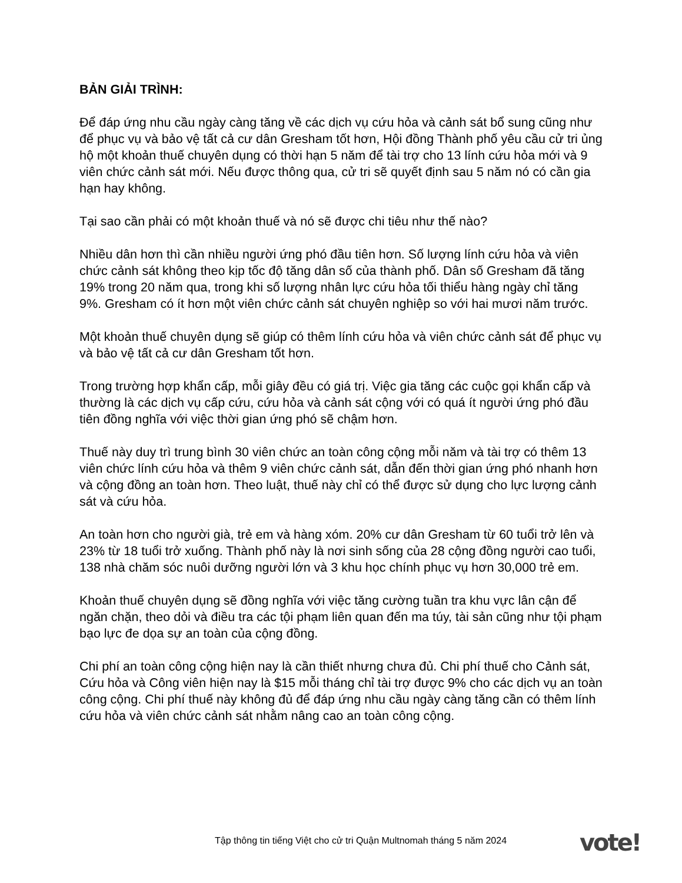BẢN GIẢI TRÌNH:
Để đáp ứng nhu cầu ngày càng tăng về các dịch vụ cứu hỏa và cảnh sát bổ sung cũng như để phục vụ và bảo vệ tất cả cư dân Gresham tốt hơn, Hội đồng Thành phố yêu cầu cử tri ủng hộ một khoản thuế chuyên dụng có thời hạn 5 năm để tài trợ cho 13 lính cứu hỏa mới và 9 viên chức cảnh sát mới. Nếu được thông qua, cử tri sẽ quyết định sau 5 năm nó có cần gia hạn hay không.
Tại sao cần phải có một khoản thuế và nó sẽ được chi tiêu như thế nào?
Nhiều dân hơn thì cần nhiều người ứng phó đầu tiên hơn. Số lượng lính cứu hỏa và viên chức cảnh sát không theo kịp tốc độ tăng dân số của thành phố. Dân số Gresham đã tăng 19% trong 20 năm qua, trong khi số lượng nhân lực cứu hỏa tối thiểu hàng ngày chỉ tăng 9%. Gresham có ít hơn một viên chức cảnh sát chuyên nghiệp so với hai mươi năm trước.
Một khoản thuế chuyên dụng sẽ giúp có thêm lính cứu hỏa và viên chức cảnh sát để phục vụ và bảo vệ tất cả cư dân Gresham tốt hơn.
Trong trường hợp khẩn cấp, mỗi giây đều có giá trị. Việc gia tăng các cuộc gọi khẩn cấp và thường là các dịch vụ cấp cứu, cứu hỏa và cảnh sát cộng với có quá ít người ứng phó đầu tiên đồng nghĩa với việc thời gian ứng phó sẽ chậm hơn.
Thuế này duy trì trung bình 30 viên chức an toàn công cộng mỗi năm và tài trợ có thêm 13 viên chức lính cứu hỏa và thêm 9 viên chức cảnh sát, dẫn đến thời gian ứng phó nhanh hơn và cộng đồng an toàn hơn. Theo luật, thuế này chỉ có thể được sử dụng cho lực lượng cảnh sát và cứu hỏa.
An toàn hơn cho người già, trẻ em và hàng xóm. 20% cư dân Gresham từ 60 tuổi trở lên và 23% từ 18 tuổi trở xuống. Thành phố này là nơi sinh sống của 28 cộng đồng người cao tuổi, 138 nhà chăm sóc nuôi dưỡng người lớn và 3 khu học chính phục vụ hơn 30,000 trẻ em.
Khoản thuế chuyên dụng sẽ đồng nghĩa với việc tăng cường tuần tra khu vực lân cận để ngăn chặn, theo dỏi và điều tra các tội phạm liên quan đến ma túy, tài sản cũng như tội phạm bạo lực đe dọa sự an toàn của cộng đồng.
Chi phí an toàn công cộng hiện nay là cần thiết nhưng chưa đủ. Chi phí thuế cho Cảnh sát, Cứu hỏa và Công viên hiện nay là $15 mỗi tháng chỉ tài trợ được 9% cho các dịch vụ an toàn công cộng. Chi phí thuế này không đủ để đáp ứng nhu cầu ngày càng tăng cần có thêm lính cứu hỏa và viên chức cảnh sát nhằm nâng cao an toàn công cộng.
Tập thông tin tiếng Việt cho cử tri Quận Multnomah tháng 5 năm 2024
vote!